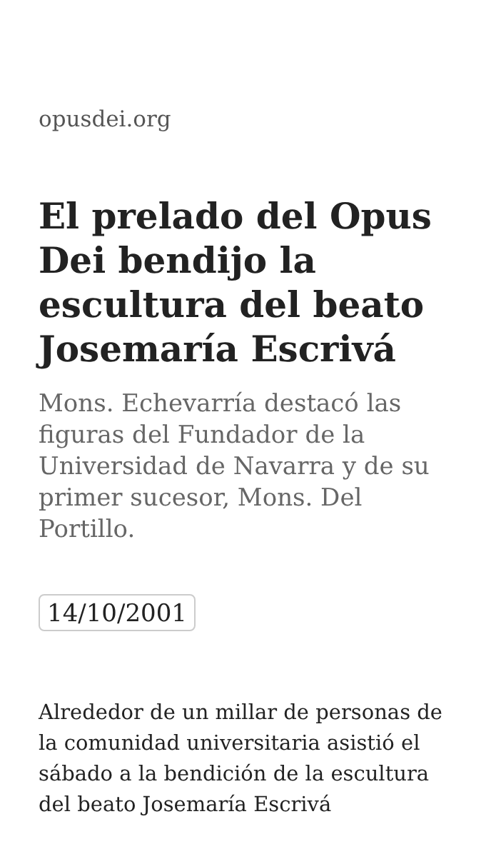opusdei.org
El prelado del Opus Dei bendijo la escultura del beato Josemaría Escrivá
Mons. Echevarría destacó las figuras del Fundador de la Universidad de Navarra y de su primer sucesor, Mons. Del Portillo.
14/10/2001
Alrededor de un millar de personas de la comunidad universitaria asistió el sábado a la bendición de la escultura del beato Josemaría Escrivá